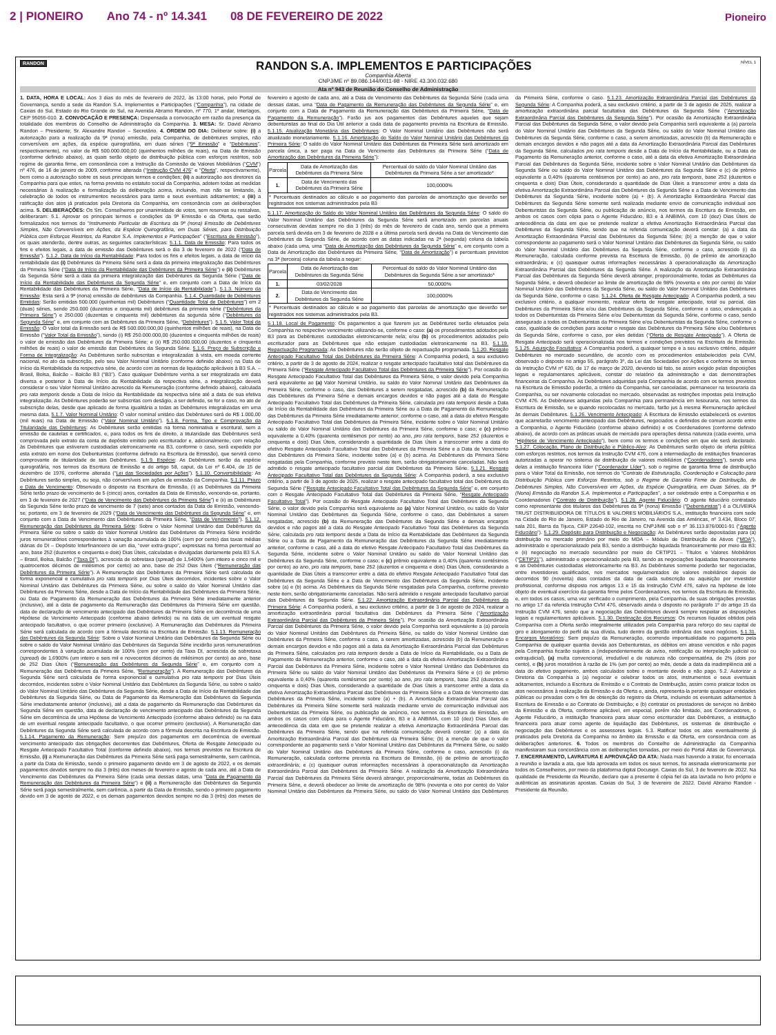2 | PIONEIRO Ano 74 - nº 14.341 08 DE FEVEREIRO DE 2022 Pioneiro
RANDON NÍVEL 1
RANDON S.A. IMPLEMENTOS E PARTICIPAÇÕES
Companhia Aberta
CNPJ/ME nº 89.086.144/0011-98 - NIRE 43.300.032.680
Ata nº 943 de Reunião do Conselho de Administração
1. DATA, HORA E LOCAL: Aos 3 dias do mês de fevereiro de 2022, às 13:00 horas, pelo Portal de Governança, sendo a sede da Randon S.A. Implementos e Participações (“Companhia”), na cidade de Caxias do Sul, Estado do Rio Grande do Sul, na Avenida Abramo Randon, nº 770, 1º andar, Interlagos, CEP 95055-010. 2. CONVOCAÇÃO E PRESENÇA: Dispensada a convocação em razão da presença da totalidade dos membros do Conselho de Administração da Companhia. 3. MESA: Sr. David Abramo Randon – Presidente; Sr. Alexandre Randon – Secretário. 4. ORDEM DO DIA: Deliberar sobre: (i) a autorização para a realização da 9ª (nona) emissão, pela Companhia, de debêntures simples, não conversíveis em ações, da espécie quirografária, em duas séries (“9ª Emissão” e “Debêntures”, respectivamente), no valor de R$ 500.000.000,00 (quinhentos milhões de reais), na Data de Emissão (conforme definido abaixo), as quais serão objeto de distribuição pública com esforços restritos, sob regime de garantia firme, em consonância com a Instrução da Comissão de Valores Mobiliários (“CVM”) nº 476, de 16 de janeiro de 2009, conforme alterada (“Instrução CVM 476” e “Oferta”, respectivamente), bem como a autorização sobre os seus principais termos e condições; (ii) a autorização aos diretores da Companhia para que estes, na forma prevista no estatuto social da Companhia, adotem todas as medidas necessárias à realização e formalização da deliberação acima, incluindo, mas não se limitando, à celebração de todos os instrumentos necessários para tanto e seus eventuais aditamentos; e (iii) a ratificação dos atos já praticados pela Diretoria da Companhia, em consonância com as deliberações acima. 5. DELIBERAÇÕES: Os Srs. Conselheiros por unanimidade de votos, sem reservas ou ressalvas, deliberaram: 5.1. Aprovar os principais termos e condições da 9ª Emissão e da Oferta, que serão formalizados nos termos do “Instrumento Particular de Escritura da 9ª (nona) Emissão de Debêntures Simples, Não Conversíveis em Ações, da Espécie Quirografária, em Duas Séries, para Distribuição Pública com Esforços Restritos, da Randon S.A. Implementos e Participações” (“Escritura de Emissão”), os quais atenderão, dentre outras, as seguintes características: 5.1.1. Data de Emissão: Para todos os fins e efeitos legais, a data de emissão das Debêntures será o dia 3 de fevereiro de 2022 (“Data de Emissão”). 5.1.2. Data de Início da Rentabilidade: Para todos os fins e efeitos legais, a data de início da rentabilidade das (i) Debêntures da Primeira Série será a data da primeira integralização das Debêntures da Primeira Série (“Data de Início da Rentabilidade das Debêntures da Primeira Série”) e (ii) Debêntures da Segunda Série será a data da primeira integralização das Debêntures da Segunda Série (“Data de Início da Rentabilidade das Debêntures da Segunda Série” e, em conjunto com a Data de Início da Rentabilidade das Debêntures da Primeira Série, “Data de Início da Rentabilidade”). 5.1.3. Número da Emissão: Esta será a 9ª (nona) emissão de debêntures da Companhia. 5.1.4. Quantidade de Debêntures Emitidas: Serão emitidas 500.000 (quinhentas mil) Debêntures (“Quantidade Total de Debêntures”) em 2 (duas) séries, sendo 250.000 (duzentos e cinquenta mil) debêntures da primeira série (“Debêntures da Primeira Série”) e 250.000 (duzentas e cinquenta mil) debêntures da segunda série (“Debêntures da Segunda Série” e, em conjunto com as Debêntures da Primeira Série, “Debêntures”). 5.1.5. Valor Total da Emissão: O valor total da Emissão será de R$ 500.000.000,00 (quinhentos milhões de reais), na Data de Emissão (“Valor Total da Emissão”), sendo (i) R$ 250.000.000,00 (duzentos e cinquenta milhões de reais) o valor de emissão das Debêntures da Primeira Série; e (ii) R$ 250.000.000,00 (duzentos e cinquenta milhões de reais) o valor de emissão das Debêntures da Segunda Série. 5.1.6. Preço de Subscrição e Forma de Integralização: As Debêntures serão subscritas e integralizadas à vista, em moeda corrente nacional, no ato da subscrição, pelo seu Valor Nominal Unitário (conforme definido abaixo) na Data de Início da Rentabilidade da respectiva série, de acordo com as normas de liquidação aplicáveis à B3 S.A. – Brasil, Bolsa, Balcão – Balcão B3 (“B3”). Caso qualquer Debênture venha a ser integralizada em data diversa e posterior à Data de Início da Rentabilidade da respectiva série, a integralização deverá considerar o seu Valor Nominal Unitário acrescido da Remuneração (conforme definido abaixo), calculada pro rata temporis desde a Data de Início da Rentabilidade da respectiva série até a data de sua efetiva integralização. As Debêntures poderão ser subscritas com deságio, a ser definido, se for o caso, no ato de subscrição delas, desde que aplicado de forma igualitária a todas as Debêntures integralizadas em uma mesma data. 5.1.7. Valor Nominal Unitário: O valor nominal unitário das Debêntures será de R$ 1.000,00 (mil reais) na Data de Emissão (“Valor Nominal Unitário”). 5.1.8. Forma, Tipo e Comprovação da Titularidade das Debêntures: As Debêntures serão emitidas na forma nominativa e escritural, sem a emissão de cautelas e certificados, e, para todos os fins de direito, a titularidade das Debêntures será comprovada pelo extrato da conta de depósito emitido pelo escriturador e, adicionalmente, com relação às Debêntures que estiverem custodiadas eletronicamente na B3, conforme o caso, será expedido por esta extrato em nome dos Debenturistas (conforme definido na Escritura de Emissão), que servirá como comprovante de titularidade de tais Debêntures. 5.1.9. Espécie: As Debêntures serão da espécie quirografária, nos termos da Escritura de Emissão e do artigo 58, caput, da Lei nº 6.404, de 15 de dezembro de 1976, conforme alterada (“Lei das Sociedades por Ações”). 5.1.10. Conversibilidade: As Debêntures serão simples, ou seja, não conversíveis em ações de emissão da Companhia. 5.1.11. Prazo e Data de Vencimento: Observado o disposto na Escritura de Emissão, (i) as Debêntures da Primeira Série terão prazo de vencimento de 5 (cinco) anos, contados da Data de Emissão, vencendo-se, portanto, em 3 de fevereiro de 2027 (“Data de Vencimento das Debêntures da Primeira Série”) e (ii) as Debêntures da Segunda Série terão prazo de vencimento de 7 (sete) anos contados da Data de Emissão, vencendo-se, portanto, em 3 de fevereiro de 2029 (“Data de Vencimento das Debêntures da Segunda Série” e, em conjunto com a Data de Vencimento das Debêntures da Primeira Série, “Data de Vencimento”). 5.1.12. Remuneração das Debêntures da Primeira Série: Sobre o Valor Nominal Unitário das Debêntures da Primeira Série ou sobre o saldo do Valor Nominal Unitário das Debêntures da Primeira Série incidirão juros remuneratórios correspondentes à variação acumulada de 100% (cem por cento) das taxas médias diárias do DI – Depósito Interfinanceiro de um dia, “over extra-grupo”, expressas na forma percentual ao ano, base 252 (duzentos e cinquenta e dois) Dias Úteis, calculadas e divulgadas diariamente pela B3 S.A. – Brasil, Bolsa, Balcão (“Taxa DI”), acrescida de sobretaxa (spread) de 1,5400% (um inteiro e cinco mil e quatrocentos décimos de milésimos por cento) ao ano, base de 252 Dias Úteis (“Remuneração das Debêntures da Primeira Série”). A Remuneração das Debêntures da Primeira Série será calculada de forma exponencial e cumulativa pro rata temporis por Dias Úteis decorridos, incidentes sobre o Valor Nominal Unitário das Debêntures da Primeira Série, ou sobre o saldo do Valor Nominal Unitário das Debêntures da Primeira Série, desde a Data de Início da Rentabilidade das Debêntures da Primeira Série, ou Data de Pagamento da Remuneração das Debêntures da Primeira Série imediatamente anterior (inclusive), até a data de pagamento da Remuneração das Debêntures da Primeira Série em questão, data de declaração de vencimento antecipado das Debêntures da Primeira Série em decorrência de uma Hipótese de Vencimento Antecipado (conforme abaixo definido) ou na data de um eventual resgate antecipado facultativo, o que ocorrer primeiro (exclusive). A Remuneração das Debêntures da Primeira Série será calculada de acordo com a fórmula descrita na Escritura de Emissão. 5.1.13. Remuneração das Debêntures da Segunda Série: Sobre o Valor Nominal Unitário das Debêntures da Segunda Série ou sobre o saldo do Valor Nominal Unitário das Debêntures da Segunda Série incidirão juros remuneratórios correspondentes à variação acumulada de 100% (cem por cento) da Taxa DI, acrescida de sobretaxa (spread) de 1,6900% (um inteiro e seis mil e novecentos décimos de milésimos por cento) ao ano, base de 252 Dias Úteis (“Remuneração das Debêntures da Segunda Série” e, em conjunto com a Remuneração das Debêntures da Primeira Série, “Remuneração”). A Remuneração das Debêntures da Segunda Série será calculada de forma exponencial e cumulativa pro rata temporis por Dias Úteis decorridos, incidentes sobre o Valor Nominal Unitário das Debêntures da Segunda Série, ou sobre o saldo do Valor Nominal Unitário das Debêntures da Segunda Série, desde a Data de Início da Rentabilidade das Debêntures da Segunda Série, ou Data de Pagamento da Remuneração das Debêntures da Segunda Série imediatamente anterior (inclusive), até a data de pagamento da Remuneração das Debêntures da Segunda Série em questão, data de declaração de vencimento antecipado das Debêntures da Segunda Série em decorrência de uma Hipótese de Vencimento Antecipado (conforme abaixo definido) ou na data de um eventual resgate antecipado facultativo, o que ocorrer primeiro (exclusive). A Remuneração das Debêntures da Segunda Série será calculada de acordo com a fórmula descrita na Escritura de Emissão. 5.1.14. Pagamento da Remuneração: Sem prejuízo dos pagamentos em decorrência de eventual vencimento antecipado das obrigações decorrentes das Debêntures, Oferta de Resgate Antecipado ou Resgate Antecipado Facultativo Total (conforme definido abaixo), nos termos previstos na Escritura de Emissão, (i) a Remuneração das Debêntures da Primeira Série será paga semestralmente, sem carência, a partir da Data de Emissão, sendo o primeiro pagamento devido em 3 de agosto de 2022, e os demais pagamentos devidos sempre no dia 3 (três) dos meses de fevereiro e agosto de cada ano, até a Data de Vencimento das Debêntures da Primeira Série (cada uma dessas datas, uma “Data de Pagamento da Remuneração das Debêntures da Primeira Série”) e (ii) a Remuneração das Debêntures da Segunda Série será paga semestralmente, sem carência, a partir da Data de Emissão, sendo o primeiro pagamento devido em 3 de agosto de 2022, e os demais pagamentos devidos sempre no dia 3 (três) dos meses de fevereiro e agosto de cada ano, até a Data de Vencimento das Debêntures da Segunda Série (cada uma dessas datas, uma “Data de Pagamento da Remuneração das Debêntures da Segunda Série” e, em conjunto com a Data de Pagamento da Remuneração das Debêntures da Primeira Série, “Data de Pagamento da Remuneração”). Farão jus aos pagamentos das Debêntures aqueles que sejam debenturistas ao final do Dia Útil anterior a cada data de pagamento prevista na Escritura de Emissão. 5.1.15. Atualização Monetária das Debêntures: O Valor Nominal Unitário das Debêntures não será atualizado monetariamente. 5.1.16. Amortização do Saldo do Valor Nominal Unitário das Debêntures da Primeira Série: O saldo do Valor Nominal Unitário das Debêntures da Primeira Série será amortizado em parcela única, a ser paga na Data de Vencimento das Debêntures da Primeira Série (“Data de Amortização das Debêntures da Primeira Série”):
| Parcela | Data de Amortização das Debêntures da Primeira Série | Percentual do saldo do Valor Nominal Unitário das Debêntures da Primeira Série a ser amortizado* |
| --- | --- | --- |
| 1. | Data de Vencimento das Debêntures da Primeira Série | 100,0000% |
| * Percentuais destinados ao cálculo e ao pagamento das parcelas de amortização que deverão ser registrados nos sistemas administrados pela B3 | | |
5.1.17. Amortização do Saldo do Valor Nominal Unitário das Debêntures da Segunda Série: O saldo do Valor Nominal Unitário das Debêntures da Segunda Série será amortizado em parcelas anuais consecutivas devidas sempre no dia 3 (três) do mês de fevereiro de cada ano, sendo que a primeira parcela será devida em 3 de fevereiro de 2028 e a última parcela será devida na Data de Vencimento das Debêntures da Segunda Série, de acordo com as datas indicadas na 2ª (segunda) coluna da tabela abaixo (cada uma, uma “Data de Amortização das Debêntures da Segunda Série” e, em conjunto com a Data de Amortização das Debêntures da Primeira Série, “Data de Amortização”) e percentuais previstos na 3ª (terceira) coluna da tabela a seguir:
| Parcela | Data de Amortização das Debêntures da Segunda Série | Percentual do saldo do Valor Nominal Unitário das Debêntures da Segunda Série a ser amortizado* |
| --- | --- | --- |
| 1. | 03/02/2028 | 50,0000% |
| 2. | Data de Vencimento das Debêntures da Segunda Série | 100,0000% |
| * Percentuais destinados ao cálculo e ao pagamento das parcelas de amortização que deverão ser registrados nos sistemas administrados pela B3. | | |
5.1.18. Local de Pagamento: Os pagamentos a que fizerem jus as Debêntures serão efetuados pela Companhia no respectivo vencimento utilizando-se, conforme o caso: (a) os procedimentos adotados pela B3 para as Debêntures custodiadas eletronicamente nela; e/ou (b) os procedimentos adotados pelo escriturador para as Debêntures que não estejam custodiadas eletronicamente na B3. 5.1.19. Repactuação Programada: As Debêntures não serão objeto de repactuação programada. 5.1.20. Resgate Antecipado Facultativo Total das Debêntures da Primeira Série: A Companhia poderá, a seu exclusivo critério, a partir de 3 de agosto de 2024, realizar o resgate antecipado facultativo total das Debêntures da Primeira Série (“Resgate Antecipado Facultativo Total das Debêntures da Primeira Série”). Por ocasião do Resgate Antecipado Facultativo Total das Debêntures da Primeira Série, o valor devido pela Companhia será equivalente ao (a) Valor Nominal Unitário, ou saldo do Valor Nominal Unitário das Debêntures da Primeira Série, conforme o caso, das Debêntures a serem resgatadas, acrescido (b) da Remuneração das Debêntures da Primeira Série e demais encargos devidos e não pagos até a data do Resgate Antecipado Facultativo Total das Debêntures da Primeira Série, calculada pro rata temporis desde a Data de Início da Rentabilidade das Debêntures da Primeira Série ou a Data de Pagamento da Remuneração das Debêntures da Primeira Série imediatamente anterior, conforme o caso, até a data do efetivo Resgate Antecipado Facultativo Total das Debêntures da Primeira Série, incidente sobre o Valor Nominal Unitário ou saldo do Valor Nominal Unitário das Debêntures da Primeira Série, conforme o caso; e (c) prêmio equivalente a 0,40% (quarenta centésimos por cento) ao ano, pro rata temporis, base 252 (duzentos e cinquenta e dois) Dias Úteis, considerando a quantidade de Dias Úteis a transcorrer entre a data do efetivo Resgate Antecipado Facultativo Total das Debêntures da Primeira Série e a Data de Vencimento das Debêntures da Primeira Série, incidente sobre (a) e (b) acima. As Debêntures da Primeira Série resgatadas pela Companhia, conforme previsto neste item, serão obrigatoriamente canceladas. Não será admitido o resgate antecipado facultativo parcial das Debêntures da Primeira Série. 5.1.21. Resgate Antecipado Facultativo Total das Debêntures da Segunda Série: A Companhia poderá, a seu exclusivo critério, a partir de 3 de agosto de 2025, realizar o resgate antecipado facultativo total das Debêntures da Segunda Série (“Resgate Antecipado Facultativo Total das Debêntures da Segunda Série” e, em conjunto com o Resgate Antecipado Facultativo Total das Debêntures da Primeira Série, “Resgate Antecipado Facultativo Total”). Por ocasião do Resgate Antecipado Facultativo Total das Debêntures da Segunda Série, o valor devido pela Companhia será equivalente ao (a) Valor Nominal Unitário, ou saldo do Valor Nominal Unitário das Debêntures da Segunda Série, conforme o caso, das Debêntures a serem resgatadas, acrescido (b) da Remuneração das Debêntures da Segunda Série e demais encargos devidos e não pagos até a data do Resgate Antecipado Facultativo Total das Debêntures da Segunda Série, calculada pro rata temporis desde a Data de Início da Rentabilidade das Debêntures da Segunda Série ou a Data de Pagamento da Remuneração das Debêntures da Segunda Série imediatamente anterior, conforme o caso, até a data do efetivo Resgate Antecipado Facultativo Total das Debêntures da Segunda Série, incidente sobre o Valor Nominal Unitário ou saldo do Valor Nominal Unitário das Debêntures da Segunda Série, conforme o caso; e (c) prêmio equivalente a 0,40% (quarenta centésimos por cento) ao ano, pro rata temporis, base 252 (duzentos e cinquenta e dois) Dias Úteis, considerando a quantidade de Dias Úteis a transcorrer entre a data do efetivo Resgate Antecipado Facultativo Total das Debêntures da Segunda Série e a Data de Vencimento das Debêntures da Segunda Série, incidente sobre (a) e (b) acima. As Debêntures da Segunda Série resgatadas pela Companhia, conforme previsto neste item, serão obrigatoriamente canceladas. Não será admitido o resgate antecipado facultativo parcial das Debêntures da Segunda Série. 5.1.22. Amortização Extraordinária Parcial das Debêntures da Primeira Série: A Companhia poderá, a seu exclusivo critério, a partir de 3 de agosto de 2024, realizar a amortização extraordinária parcial facultativa das Debêntures da Primeira Série (“Amortização Extraordinária Parcial das Debêntures da Primeira Série”). Por ocasião da Amortização Extraordinária Parcial das Debêntures da Primeira Série, o valor devido pela Companhia será equivalente a (a) parcela do Valor Nominal Unitário das Debêntures da Primeira Série, ou saldo do Valor Nominal Unitário das Debêntures da Primeira Série, conforme o caso, a serem amortizadas, acrescido (b) da Remuneração e demais encargos devidos e não pagos até a data da Amortização Extraordinária Parcial das Debêntures da Primeira Série, calculados pro rata temporis desde a Data de Início da Rentabilidade, ou a Data de Pagamento da Remuneração anterior, conforme o caso, até a data da efetiva Amortização Extraordinária Parcial das Debêntures da Primeira Série, incidente sobre o Valor Nominal Unitário das Debêntures da Primeira Série ou saldo do Valor Nominal Unitário das Debêntures da Primeira Série e (c) de prêmio equivalente a 0,40% (quarenta centésimos por cento) ao ano, pro rata temporis, base 252 (duzentos e cinquenta e dois) Dias Úteis, considerando a quantidade de Dias Úteis a transcorrer entre a data da efetiva Amortização Extraordinária Parcial das Debêntures da Primeira Série e a Data de Vencimento das Debêntures da Primeira Série, incidente sobre (a) + (b). A Amortização Extraordinária Parcial das Debêntures da Primeira Série somente será realizada mediante envio de comunicação individual aos Debenturistas da Primeira Série, ou publicação de anúncio, nos termos da Escritura de Emissão, em ambos os casos com cópia para o Agente Fiduciário, B3 e à ANBIMA, com 10 (dez) Dias Úteis de antecedência da data em que se pretende realizar a efetiva Amortização Extraordinária Parcial das Debêntures da Primeira Série, sendo que na referida comunicação deverá constar: (a) a data da Amortização Extraordinária Parcial das Debêntures da Primeira Série; (b) a menção de que o valor correspondente ao pagamento será o Valor Nominal Unitário das Debêntures da Primeira Série, ou saldo do Valor Nominal Unitário das Debêntures da Primeira Série, conforme o caso, acrescido (i) da Remuneração, calculada conforme prevista na Escritura de Emissão, (ii) de prêmio de amortização extraordinária; e (c) quaisquer outras informações necessárias à operacionalização da Amortização Extraordinária Parcial das Debêntures da Primeira Série. A realização da Amortização Extraordinária Parcial das Debêntures da Primeira Série deverá abranger, proporcionalmente, todas as Debêntures da Primeira Série, e deverá obedecer ao limite de amortização de 98% (noventa e oito por cento) do Valor Nominal Unitário das Debêntures da Primeira Série, ou saldo do Valor Nominal Unitário das Debêntures da Primeira Série, conforme o caso. 5.1.23. Amortização Extraordinária Parcial das Debêntures da Segunda Série: A Companhia poderá, a seu exclusivo critério, a partir de 3 de agosto de 2025, realizar a amortização extraordinária parcial facultativa das Debêntures da Segunda Série (“Amortização Extraordinária Parcial das Debêntures da Segunda Série”). Por ocasião da Amortização Extraordinária Parcial das Debêntures da Segunda Série, o valor devido pela Companhia será equivalente a (a) parcela do Valor Nominal Unitário das Debêntures da Segunda Série, ou saldo do Valor Nominal Unitário das Debêntures da Segunda Série, conforme o caso, a serem amortizadas, acrescido (b) da Remuneração e demais encargos devidos e não pagos até a data da Amortização Extraordinária Parcial das Debêntures da Segunda Série, calculados pro rata temporis desde a Data de Início da Rentabilidade, ou a Data de Pagamento da Remuneração anterior, conforme o caso, até a data da efetiva Amortização Extraordinária Parcial das Debêntures da Segunda Série, incidente sobre o Valor Nominal Unitário das Debêntures da Segunda Série ou saldo do Valor Nominal Unitário das Debêntures da Segunda Série e (c) de prêmio equivalente a 0,40% (quarenta centésimos por cento) ao ano, pro rata temporis, base 252 (duzentos e cinquenta e dois) Dias Úteis, considerando a quantidade de Dias Úteis a transcorrer entre a data da efetiva Amortização Extraordinária Parcial das Debêntures da Segunda Série e a Data de Vencimento das Debêntures da Segunda Série, incidente sobre (a) + (b). A Amortização Extraordinária Parcial das Debêntures da Segunda Série somente será realizada mediante envio de comunicação individual aos Debenturistas da Segunda Série, ou publicação de anúncio, nos termos da Escritura de Emissão, em ambos os casos com cópia para o Agente Fiduciário, B3 e à ANBIMA, com 10 (dez) Dias Úteis de antecedência da data em que se pretende realizar a efetiva Amortização Extraordinária Parcial das Debêntures da Segunda Série, sendo que na referida comunicação deverá constar: (a) a data da Amortização Extraordinária Parcial das Debêntures da Segunda Série; (b) a menção de que o valor correspondente ao pagamento será o Valor Nominal Unitário das Debêntures da Segunda Série, ou saldo do Valor Nominal Unitário das Debêntures da Segunda Série, conforme o caso, acrescido (i) da Remuneração, calculada conforme prevista na Escritura de Emissão, (ii) de prêmio de amortização extraordinária; e (c) quaisquer outras informações necessárias à operacionalização da Amortização Extraordinária Parcial das Debêntures da Segunda Série. A realização da Amortização Extraordinária Parcial das Debêntures da Segunda Série deverá abranger, proporcionalmente, todas as Debêntures da Segunda Série, e deverá obedecer ao limite de amortização de 98% (noventa e oito por cento) do Valor Nominal Unitário das Debêntures da Segunda Série, ou saldo do Valor Nominal Unitário das Debêntures da Segunda Série, conforme o caso. 5.1.24. Oferta de Resgate Antecipado: A Companhia poderá, a seu exclusivo critério, a qualquer momento, realizar oferta de resgate antecipado, total ou parcial, das Debêntures da Primeira Série e/ou das Debêntures da Segunda Série, conforme o caso, endereçada a todos os Debenturistas da Primeira Série e/ou Debenturistas da Segunda Série, conforme o caso, sendo assegurado a todos os Debenturistas da Primeira Série e/ou Debenturistas da Segunda Série, conforme o caso, igualdade de condições para aceitar o resgate das Debêntures da Primeira Série e/ou Debêntures da Segunda Série, conforme o caso, por eles detidas (“Oferta de Resgate Antecipado”). A Oferta de Resgate Antecipado será operacionalizada nos termos e condições previstos na Escritura de Emissão. 5.1.25. Aquisição Facultativa: A Companhia poderá, a qualquer tempo e a seu exclusivo critério, adquirir Debêntures no mercado secundário, de acordo com os procedimentos estabelecidos pela CVM, observado o disposto no artigo 55, parágrafo 3º, da Lei das Sociedades por Ações e conforme os termos da Instrução CVM nº 620, de 17 de março de 2020, devendo tal fato, se assim exigido pelas disposições legais e regulamentares aplicáveis, constar do relatório da administração e das demonstrações financeiras da Companhia. As Debêntures adquiridas pela Companhia de acordo com os termos previstos na Escritura de Emissão poderão, a critério da Companhia, ser canceladas, permanecer na tesouraria da Companhia, ou ser novamente colocadas no mercado, observadas as restrições impostas pela Instrução CVM 476. As Debêntures adquiridas pela Companhia para permanência em tesouraria, nos termos da Escritura de Emissão, se e quando recolocadas no mercado, farão jus à mesma Remuneração aplicável às demais Debêntures. 5.1.26. Vencimento Antecipado: A Escritura de Emissão estabelecerá os eventos que acarretarão vencimento antecipado das Debêntures, negociados e definidos de comum acordo entre a Companhia, o Agente Fiduciário (conforme abaixo definido) e os Coordenadores (conforme definido abaixo), de acordo com as práticas usuais de mercado para operações dessa natureza (cada evento, uma “Hipótese de Vencimento Antecipado”), bem como os termos e condições em que ele será declarado. 5.1.27. Colocação, Plano de Distribuição e Público-Alvo: As Debêntures serão objeto de oferta pública com esforços restritos, nos termos da Instrução CVM 476, com a intermediação de instituições financeiras autorizadas a operar no sistema de distribuição de valores mobiliários (“Coordenadores”), sendo uma delas a instituição financeira líder (“Coordenador Líder”), sob o regime de garantia firme de distribuição para o Valor Total da Emissão, nos termos do “Contrato de Estruturação, Coordenação e Colocação para Distribuição Pública com Esforços Restritos, sob o Regime de Garantia Firme de Distribuição, de Debêntures Simples, Não Conversíveis em Ações, da Espécie Quirografária, em Duas Séries, da 9ª (Nona) Emissão da Randon S.A. Implementos e Participações”, a ser celebrado entre a Companhia e os Coordenadores (“Contrato de Distribuição”). 5.1.28. Agente Fiduciário: O agente fiduciário contratado como representante dos titulares das Debêntures da 9ª (nona) Emissão (“Debenturistas”) é a OLIVEIRA TRUST DISTRIBUIDORA DE TÍTULOS E VALORES MOBILIÁRIOS S.A., instituição financeira com sede na Cidade do Rio de Janeiro, Estado do Rio de Janeiro, na Avenida das Américas, nº 3.434, Bloco 07, sala 201, Barra da Tijuca, CEP 22640-102, inscrita no CNPJ/ME sob o nº 36.113.876/0001-91 (“Agente Fiduciário”). 5.1.29. Depósito para Distribuição e Negociação: As Debêntures serão depositadas para (a) distribuição no mercado primário por meio do MDA – Módulo de Distribuição de Ativos (“MDA”), administrado e operacionalizado pela B3, sendo a distribuição liquidada financeiramente por meio da B3; e (ii) negociação no mercado secundário por meio do CETIP21 – Títulos e Valores Mobiliários (“CETIP21”), administrado e operacionalizado pela B3, sendo as negociações liquidadas financeiramente e as Debêntures custodiadas eletronicamente na B3. As Debêntures somente poderão ser negociadas, entre investidores qualificados, nos mercados regulamentados de valores mobiliários depois de decorridos 90 (noventa) dias contados da data de cada subscrição ou aquisição por investidor profissional, conforme disposto nos artigos 13 e 15 da Instrução CVM 476, salvo na hipótese de lote objeto de eventual exercício da garantia firme pelos Coordenadores, nos termos da Escritura de Emissão, e, em todos os casos, uma vez verificado o cumprimento, pela Companhia, de suas obrigações previstas no artigo 17 da referida Instrução CVM 476, observado ainda o disposto no parágrafo 1º do artigo 15 da Instrução CVM 476, sendo que a negociação das Debêntures deverá sempre respeitar as disposições legais e regulamentares aplicáveis. 5.1.30. Destinação dos Recursos: Os recursos líquidos obtidos pela Companhia com a Oferta serão integralmente utilizados pela Companhia para reforço do seu capital de giro e alongamento do perfil da sua dívida, tudo dentro da gestão ordinária dos seus negócios. 5.1.31. Encargos Moratórios: Sem prejuízo da Remuneração, ocorrendo impontualidade no pagamento pela Companhia de qualquer quantia devida aos Debenturistas, os débitos em atraso vencidos e não pagos pela Companhia ficarão sujeitos a (independentemente de aviso, notificação ou interpelação judicial ou extrajudicial), (a) multa convencional, irredutível e de natureza não compensatória, de 2% (dois por cento), e (b) juros moratórios à razão de 1% (um por cento) ao mês, desde a data da inadimplência até a data do efetivo pagamento, ambos calculados sobre o montante devido e não pago. 5.2. Autorizar a Diretoria da Companhia a (a) negociar e celebrar todos os atos, instrumentos e seus eventuais aditamentos, incluindo a Escritura de Emissão e o Contrato de Distribuição, assim como praticar todos os atos necessários à realização da Emissão e da Oferta e, ainda, representa-la perante quaisquer entidades públicas ou privadas com o fim de obtenção do registro da Oferta, incluindo os eventuais aditamentos à Escritura de Emissão e ao Contrato de Distribuição; e (b) contratar os prestadores de serviços no âmbito da Emissão e da Oferta, conforme aplicável, em especial, porém não limitado, aos Coordenadores, o Agente Fiduciário, a instituição financeira para atuar como escriturador das Debêntures, a instituição financeira para atuar como agente de liquidação das Debêntures, os sistemas de distribuição e negociação das Debêntures e os assessores legais. 5.3. Ratificar todos os atos eventualmente já praticados pela Diretoria da Companhia no âmbito da Emissão e da Oferta, em consonância com as deliberações anteriores. 6. Todos os membros do Conselho de Administração da Companhia manifestaram sua concordância com as deliberações tomadas, por meio do Portal Atlas de Governança. 7. ENCERRAMENTO, LAVRATURA E APROVAÇÃO DA ATA: Nada mais havendo a tratar, foi encerrada a reunião e lavrada a ata, que lida aprovada em todos os seus termos, foi assinada eletronicamente por todos os Conselheiros, por meio da plataforma digital Docusign. Caxias do Sul, 3 de fevereiro de 2022. Na qualidade de Presidente da Reunião, declaro que a presente é cópia fiel da ata lavrada no livro próprio e autênticas as assinaturas apostas. Caxias do Sul, 3 de fevereiro de 2022. David Abramo Randon - Presidente da Reunião.